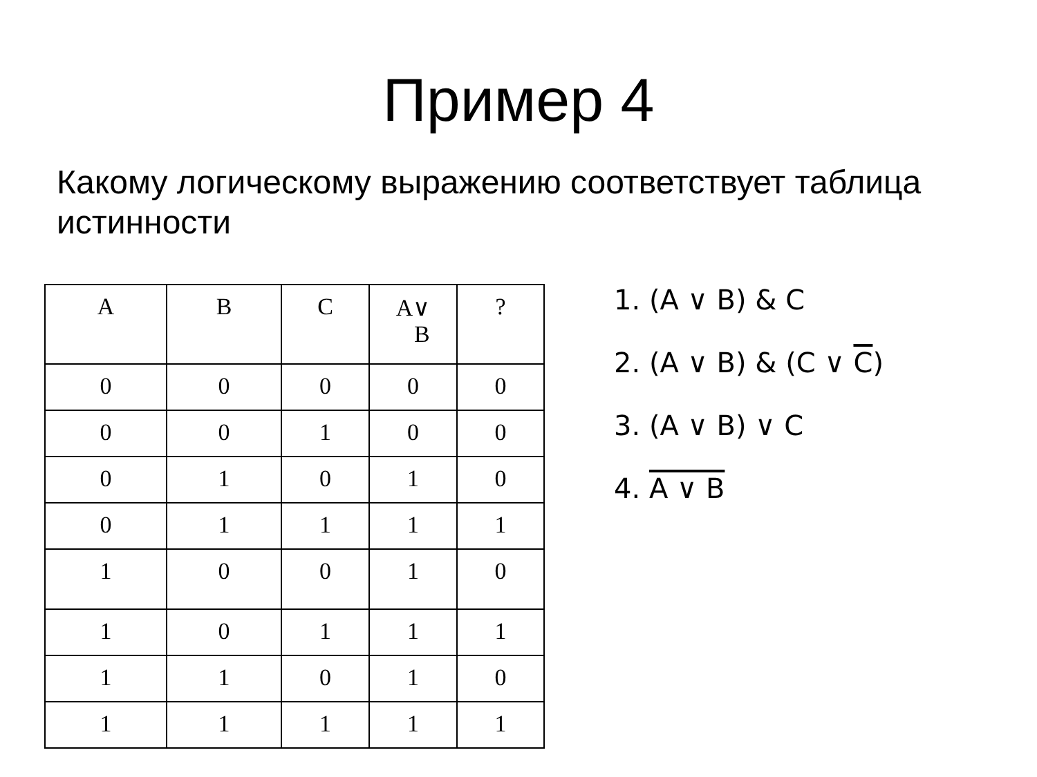Пример 4
Какому логическому выражению соответствует таблица истинности
| A | B | C | A∨ B | ? |
| --- | --- | --- | --- | --- |
| 0 | 0 | 0 | 0 | 0 |
| 0 | 0 | 1 | 0 | 0 |
| 0 | 1 | 0 | 1 | 0 |
| 0 | 1 | 1 | 1 | 1 |
| 1 | 0 | 0 | 1 | 0 |
| 1 | 0 | 1 | 1 | 1 |
| 1 | 1 | 0 | 1 | 0 |
| 1 | 1 | 1 | 1 | 1 |
1. (A ∨ B) & C
2. (A ∨ B) & (C ∨ C)
3. (A ∨ B) ∨ C
4. A ∨ B